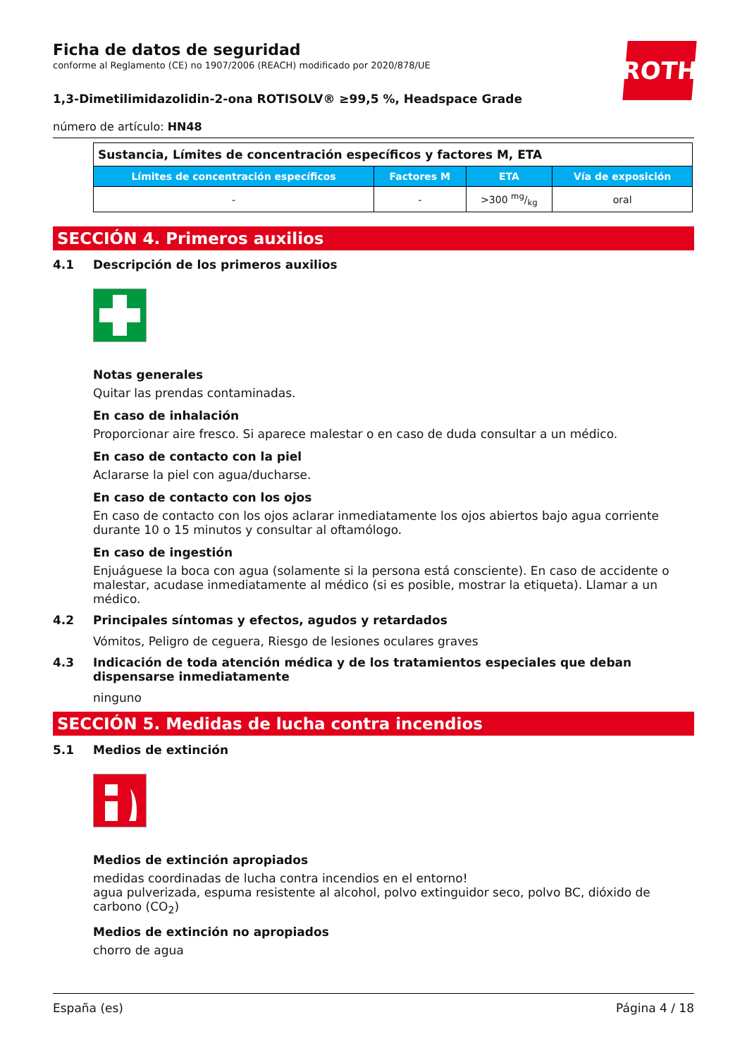Ficha de datos de seguridad
conforme al Reglamento (CE) no 1907/2006 (REACH) modificado por 2020/878/UE
ROTH
1,3-Dimetilimidazolidin-2-ona ROTISOLV® ≥99,5 %, Headspace Grade
número de artículo: HN48
| Sustancia, Límites de concentración específicos y factores M, ETA | | | |
| --- | --- | --- | --- |
| Límites de concentración específicos | Factores M | ETA | Vía de exposición |
| - | - | >300 mg/kg | oral |
SECCIÓN 4. Primeros auxilios
4.1 Descripción de los primeros auxilios
Notas generales
Quitar las prendas contaminadas.
En caso de inhalación
Proporcionar aire fresco. Si aparece malestar o en caso de duda consultar a un médico.
En caso de contacto con la piel
Aclararse la piel con agua/ducharse.
En caso de contacto con los ojos
En caso de contacto con los ojos aclarar inmediatamente los ojos abiertos bajo agua corriente durante 10 o 15 minutos y consultar al oftamólogo.
En caso de ingestión
Enjuáguese la boca con agua (solamente si la persona está consciente). En caso de accidente o malestar, acudase inmediatamente al médico (si es posible, mostrar la etiqueta). Llamar a un médico.
4.2 Principales síntomas y efectos, agudos y retardados
Vómitos, Peligro de ceguera, Riesgo de lesiones oculares graves
4.3 Indicación de toda atención médica y de los tratamientos especiales que deban dispensarse inmediatamente
ninguno
SECCIÓN 5. Medidas de lucha contra incendios
5.1 Medios de extinción
Medios de extinción apropiados
medidas coordinadas de lucha contra incendios en el entorno!
agua pulverizada, espuma resistente al alcohol, polvo extinguidor seco, polvo BC, dióxido de carbono (CO<sub>2</sub>)
Medios de extinción no apropiados
chorro de agua
España (es) Página 4 / 18